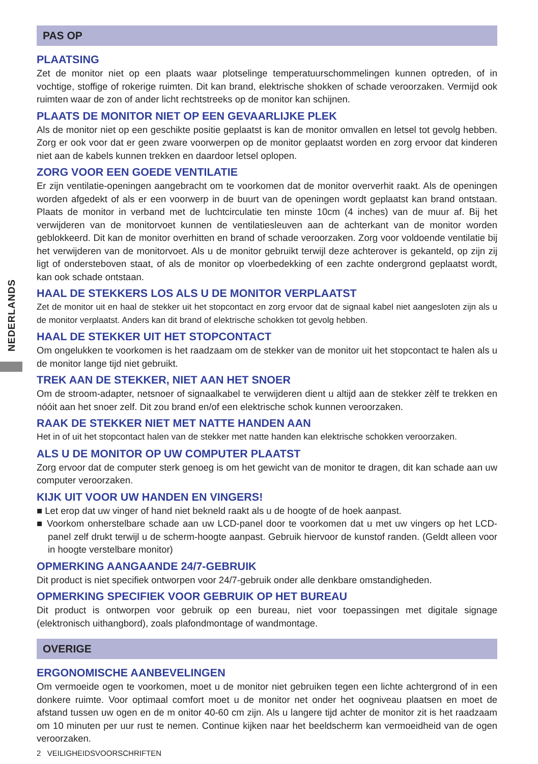NEDERLANDS
PAS OP
PLAATSING
Zet de monitor niet op een plaats waar plotselinge temperatuurschommelingen kunnen optreden, of in vochtige, stoffige of rokerige ruimten. Dit kan brand, elektrische shokken of schade veroorzaken. Vermijd ook ruimten waar de zon of ander licht rechtstreeks op de monitor kan schijnen.
PLAATS DE MONITOR NIET OP EEN GEVAARLIJKE PLEK
Als de monitor niet op een geschikte positie geplaatst is kan de monitor omvallen en letsel tot gevolg hebben. Zorg er ook voor dat er geen zware voorwerpen op de monitor geplaatst worden en zorg ervoor dat kinderen niet aan de kabels kunnen trekken en daardoor letsel oplopen.
ZORG VOOR EEN GOEDE VENTILATIE
Er zijn ventilatie-openingen aangebracht om te voorkomen dat de monitor oververhit raakt. Als de openingen worden afgedekt of als er een voorwerp in de buurt van de openingen wordt geplaatst kan brand ontstaan. Plaats de monitor in verband met de luchtcirculatie ten minste 10cm (4 inches) van de muur af. Bij het verwijderen van de monitorvoet kunnen de ventilatiesleuven aan de achterkant van de monitor worden geblokkeerd. Dit kan de monitor overhitten en brand of schade veroorzaken. Zorg voor voldoende ventilatie bij het verwijderen van de monitorvoet. Als u de monitor gebruikt terwijl deze achterover is gekanteld, op zijn zij ligt of ondersteboven staat, of als de monitor op vloerbedekking of een zachte ondergrond geplaatst wordt, kan ook schade ontstaan.
HAAL DE STEKKERS LOS ALS U DE MONITOR VERPLAATST
Zet de monitor uit en haal de stekker uit het stopcontact en zorg ervoor dat de signaal kabel niet aangesloten zijn als u de monitor verplaatst. Anders kan dit brand of elektrische schokken tot gevolg hebben.
HAAL DE STEKKER UIT HET STOPCONTACT
Om ongelukken te voorkomen is het raadzaam om de stekker van de monitor uit het stopcontact te halen als u de monitor lange tijd niet gebruikt.
TREK AAN DE STEKKER, NIET AAN HET SNOER
Om de stroom-adapter, netsnoer of signaalkabel te verwijderen dient u altijd aan de stekker zèlf te trekken en nóóit aan het snoer zelf. Dit zou brand en/of een elektrische schok kunnen veroorzaken.
RAAK DE STEKKER NIET MET NATTE HANDEN AAN
Het in of uit het stopcontact halen van de stekker met natte handen kan elektrische schokken veroorzaken.
ALS U DE MONITOR OP UW COMPUTER PLAATST
Zorg ervoor dat de computer sterk genoeg is om het gewicht van de monitor te dragen, dit kan schade aan uw computer veroorzaken.
KIJK UIT VOOR UW HANDEN EN VINGERS!
■ Let erop dat uw vinger of hand niet bekneld raakt als u de hoogte of de hoek aanpast.
■ Voorkom onherstelbare schade aan uw LCD-panel door te voorkomen dat u met uw vingers op het LCD-panel zelf drukt terwijl u de scherm-hoogte aanpast. Gebruik hiervoor de kunstof randen. (Geldt alleen voor in hoogte verstelbare monitor)
OPMERKING AANGAANDE 24/7-GEBRUIK
Dit product is niet specifiek ontworpen voor 24/7-gebruik onder alle denkbare omstandigheden.
OPMERKING SPECIFIEK VOOR GEBRUIK OP HET BUREAU
Dit product is ontworpen voor gebruik op een bureau, niet voor toepassingen met digitale signage (elektronisch uithangbord), zoals plafondmontage of wandmontage.
OVERIGE
ERGONOMISCHE AANBEVELINGEN
Om vermoeide ogen te voorkomen, moet u de monitor niet gebruiken tegen een lichte achtergrond of in een donkere ruimte. Voor optimaal comfort moet u de monitor net onder het oogniveau plaatsen en moet de afstand tussen uw ogen en de m onitor 40-60 cm zijn. Als u langere tijd achter de monitor zit is het raadzaam om 10 minuten per uur rust te nemen. Continue kijken naar het beeldscherm kan vermoeidheid van de ogen veroorzaken.
2 VEILIGHEIDSVOORSCHRIFTEN